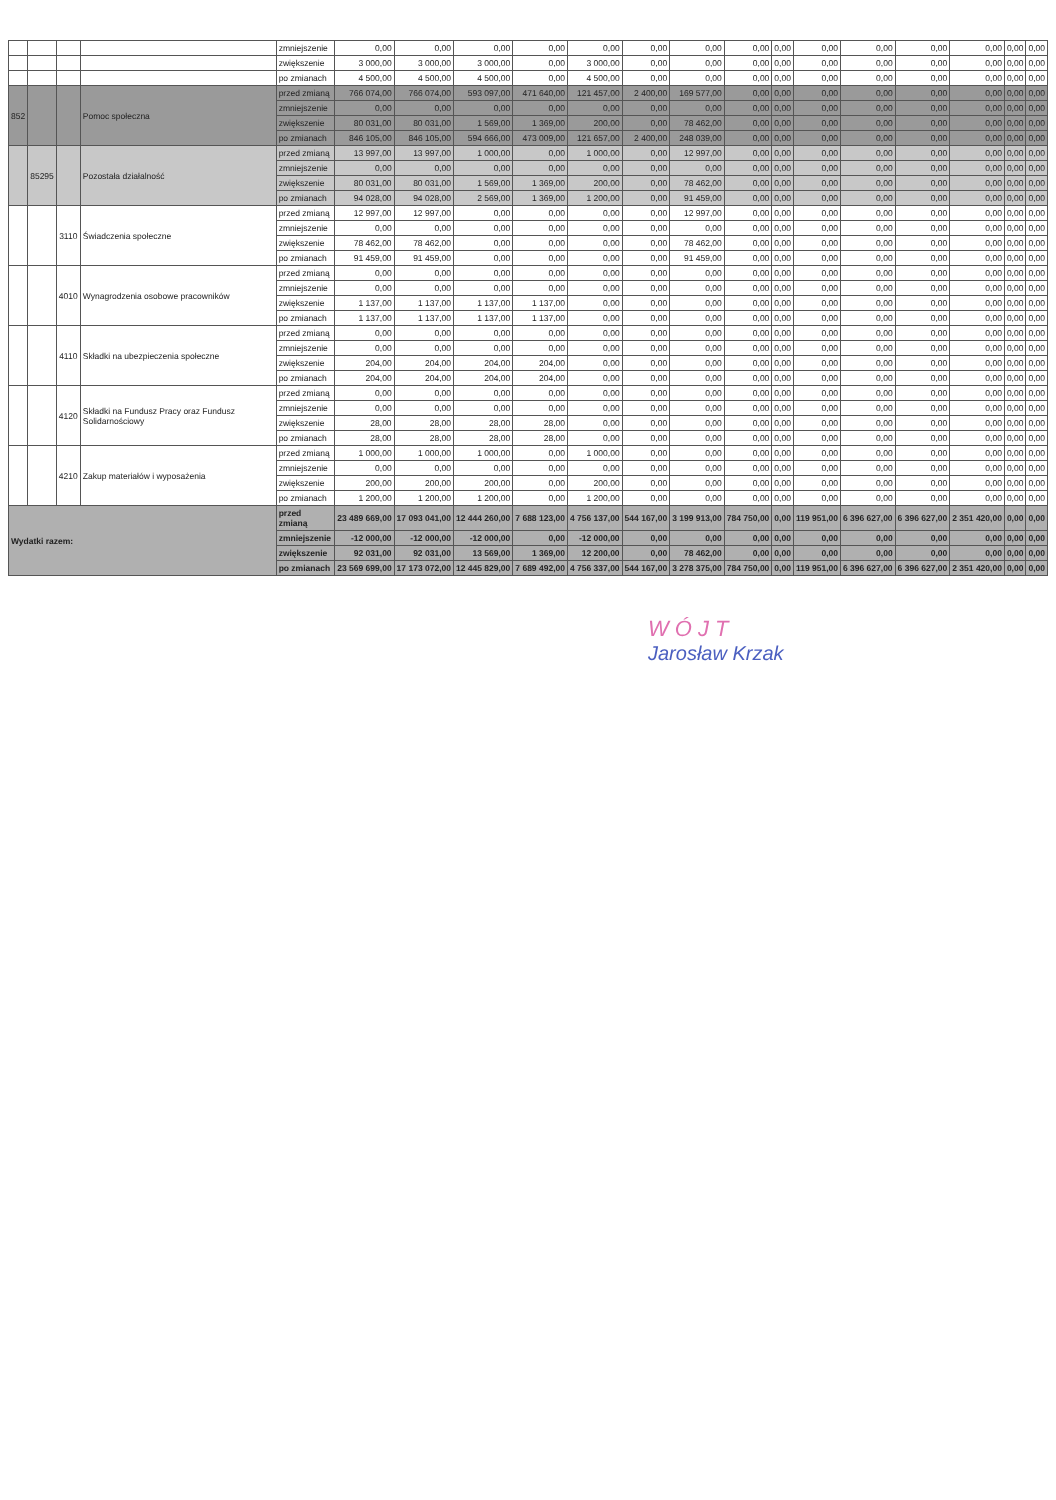| | | | | zmniejszenie | 0,00 | 0,00 | 0,00 | 0,00 | 0,00 | 0,00 | 0,00 | 0,00 | 0,00 | 0,00 | 0,00 | 0,00 | 0,00 | 0,00 | 0,00 |
| | | | | zwiększenie | 3 000,00 | 3 000,00 | 3 000,00 | 0,00 | 3 000,00 | 0,00 | 0,00 | 0,00 | 0,00 | 0,00 | 0,00 | 0,00 | 0,00 | 0,00 | 0,00 |
| | | | | po zmianach | 4 500,00 | 4 500,00 | 4 500,00 | 0,00 | 4 500,00 | 0,00 | 0,00 | 0,00 | 0,00 | 0,00 | 0,00 | 0,00 | 0,00 | 0,00 | 0,00 |
| 852 | | | Pomoc społeczna | przed zmianą | 766 074,00 | 766 074,00 | 593 097,00 | 471 640,00 | 121 457,00 | 2 400,00 | 169 577,00 | 0,00 | 0,00 | 0,00 | 0,00 | 0,00 | 0,00 | 0,00 | 0,00 |
| | | | | zmniejszenie | 0,00 | 0,00 | 0,00 | 0,00 | 0,00 | 0,00 | 0,00 | 0,00 | 0,00 | 0,00 | 0,00 | 0,00 | 0,00 | 0,00 | 0,00 |
| | | | | zwiększenie | 80 031,00 | 80 031,00 | 1 569,00 | 1 369,00 | 200,00 | 0,00 | 78 462,00 | 0,00 | 0,00 | 0,00 | 0,00 | 0,00 | 0,00 | 0,00 | 0,00 |
| | | | | po zmianach | 846 105,00 | 846 105,00 | 594 666,00 | 473 009,00 | 121 657,00 | 2 400,00 | 248 039,00 | 0,00 | 0,00 | 0,00 | 0,00 | 0,00 | 0,00 | 0,00 | 0,00 |
| | 85295 | | Pozostała działalność | przed zmianą | 13 997,00 | 13 997,00 | 1 000,00 | 0,00 | 1 000,00 | 0,00 | 12 997,00 | 0,00 | 0,00 | 0,00 | 0,00 | 0,00 | 0,00 | 0,00 | 0,00 |
| | | | | zmniejszenie | 0,00 | 0,00 | 0,00 | 0,00 | 0,00 | 0,00 | 0,00 | 0,00 | 0,00 | 0,00 | 0,00 | 0,00 | 0,00 | 0,00 | 0,00 |
| | | | | zwiększenie | 80 031,00 | 80 031,00 | 1 569,00 | 1 369,00 | 200,00 | 0,00 | 78 462,00 | 0,00 | 0,00 | 0,00 | 0,00 | 0,00 | 0,00 | 0,00 | 0,00 |
| | | | | po zmianach | 94 028,00 | 94 028,00 | 2 569,00 | 1 369,00 | 1 200,00 | 0,00 | 91 459,00 | 0,00 | 0,00 | 0,00 | 0,00 | 0,00 | 0,00 | 0,00 | 0,00 |
| | | 3110 | Świadczenia społeczne | przed zmianą | 12 997,00 | 12 997,00 | 0,00 | 0,00 | 0,00 | 0,00 | 12 997,00 | 0,00 | 0,00 | 0,00 | 0,00 | 0,00 | 0,00 | 0,00 | 0,00 |
| | | | | zmniejszenie | 0,00 | 0,00 | 0,00 | 0,00 | 0,00 | 0,00 | 0,00 | 0,00 | 0,00 | 0,00 | 0,00 | 0,00 | 0,00 | 0,00 | 0,00 |
| | | | | zwiększenie | 78 462,00 | 78 462,00 | 0,00 | 0,00 | 0,00 | 0,00 | 78 462,00 | 0,00 | 0,00 | 0,00 | 0,00 | 0,00 | 0,00 | 0,00 | 0,00 |
| | | | | po zmianach | 91 459,00 | 91 459,00 | 0,00 | 0,00 | 0,00 | 0,00 | 91 459,00 | 0,00 | 0,00 | 0,00 | 0,00 | 0,00 | 0,00 | 0,00 | 0,00 |
| | | 4010 | Wynagrodzenia osobowe pracowników | przed zmianą | 0,00 | 0,00 | 0,00 | 0,00 | 0,00 | 0,00 | 0,00 | 0,00 | 0,00 | 0,00 | 0,00 | 0,00 | 0,00 | 0,00 | 0,00 |
| | | | | zmniejszenie | 0,00 | 0,00 | 0,00 | 0,00 | 0,00 | 0,00 | 0,00 | 0,00 | 0,00 | 0,00 | 0,00 | 0,00 | 0,00 | 0,00 | 0,00 |
| | | | | zwiększenie | 1 137,00 | 1 137,00 | 1 137,00 | 1 137,00 | 0,00 | 0,00 | 0,00 | 0,00 | 0,00 | 0,00 | 0,00 | 0,00 | 0,00 | 0,00 | 0,00 |
| | | | | po zmianach | 1 137,00 | 1 137,00 | 1 137,00 | 1 137,00 | 0,00 | 0,00 | 0,00 | 0,00 | 0,00 | 0,00 | 0,00 | 0,00 | 0,00 | 0,00 | 0,00 |
| | | 4110 | Składki na ubezpieczenia społeczne | przed zmianą | 0,00 | 0,00 | 0,00 | 0,00 | 0,00 | 0,00 | 0,00 | 0,00 | 0,00 | 0,00 | 0,00 | 0,00 | 0,00 | 0,00 | 0,00 |
| | | | | zmniejszenie | 0,00 | 0,00 | 0,00 | 0,00 | 0,00 | 0,00 | 0,00 | 0,00 | 0,00 | 0,00 | 0,00 | 0,00 | 0,00 | 0,00 | 0,00 |
| | | | | zwiększenie | 204,00 | 204,00 | 204,00 | 204,00 | 0,00 | 0,00 | 0,00 | 0,00 | 0,00 | 0,00 | 0,00 | 0,00 | 0,00 | 0,00 | 0,00 |
| | | | | po zmianach | 204,00 | 204,00 | 204,00 | 204,00 | 0,00 | 0,00 | 0,00 | 0,00 | 0,00 | 0,00 | 0,00 | 0,00 | 0,00 | 0,00 | 0,00 |
| | | 4120 | Składki na Fundusz Pracy oraz Fundusz Solidarnościowy | przed zmianą | 0,00 | 0,00 | 0,00 | 0,00 | 0,00 | 0,00 | 0,00 | 0,00 | 0,00 | 0,00 | 0,00 | 0,00 | 0,00 | 0,00 | 0,00 |
| | | | | zmniejszenie | 0,00 | 0,00 | 0,00 | 0,00 | 0,00 | 0,00 | 0,00 | 0,00 | 0,00 | 0,00 | 0,00 | 0,00 | 0,00 | 0,00 | 0,00 |
| | | | | zwiększenie | 28,00 | 28,00 | 28,00 | 28,00 | 0,00 | 0,00 | 0,00 | 0,00 | 0,00 | 0,00 | 0,00 | 0,00 | 0,00 | 0,00 | 0,00 |
| | | | | po zmianach | 28,00 | 28,00 | 28,00 | 28,00 | 0,00 | 0,00 | 0,00 | 0,00 | 0,00 | 0,00 | 0,00 | 0,00 | 0,00 | 0,00 | 0,00 |
| | | 4210 | Zakup materiałów i wyposażenia | przed zmianą | 1 000,00 | 1 000,00 | 1 000,00 | 0,00 | 1 000,00 | 0,00 | 0,00 | 0,00 | 0,00 | 0,00 | 0,00 | 0,00 | 0,00 | 0,00 | 0,00 |
| | | | | zmniejszenie | 0,00 | 0,00 | 0,00 | 0,00 | 0,00 | 0,00 | 0,00 | 0,00 | 0,00 | 0,00 | 0,00 | 0,00 | 0,00 | 0,00 | 0,00 |
| | | | | zwiększenie | 200,00 | 200,00 | 200,00 | 0,00 | 200,00 | 0,00 | 0,00 | 0,00 | 0,00 | 0,00 | 0,00 | 0,00 | 0,00 | 0,00 | 0,00 |
| | | | | po zmianach | 1 200,00 | 1 200,00 | 1 200,00 | 0,00 | 1 200,00 | 0,00 | 0,00 | 0,00 | 0,00 | 0,00 | 0,00 | 0,00 | 0,00 | 0,00 | 0,00 |
| Wydatki razem: | | | | przed zmianą | 23 489 669,00 | 17 093 041,00 | 12 444 260,00 | 7 688 123,00 | 4 756 137,00 | 544 167,00 | 3 199 913,00 | 784 750,00 | 0,00 | 119 951,00 | 6 396 627,00 | 6 396 627,00 | 2 351 420,00 | 0,00 | 0,00 |
| | | | | zmniejszenie | -12 000,00 | -12 000,00 | -12 000,00 | 0,00 | -12 000,00 | 0,00 | 0,00 | 0,00 | 0,00 | 0,00 | 0,00 | 0,00 | 0,00 | 0,00 | 0,00 |
| | | | | zwiększenie | 92 031,00 | 92 031,00 | 13 569,00 | 1 369,00 | 12 200,00 | 0,00 | 78 462,00 | 0,00 | 0,00 | 0,00 | 0,00 | 0,00 | 0,00 | 0,00 | 0,00 |
| | | | | po zmianach | 23 569 699,00 | 17 173 072,00 | 12 445 829,00 | 7 689 492,00 | 4 756 337,00 | 544 167,00 | 3 278 375,00 | 784 750,00 | 0,00 | 119 951,00 | 6 396 627,00 | 6 396 627,00 | 2 351 420,00 | 0,00 | 0,00 |
WÓJT
Jarosław Krzak